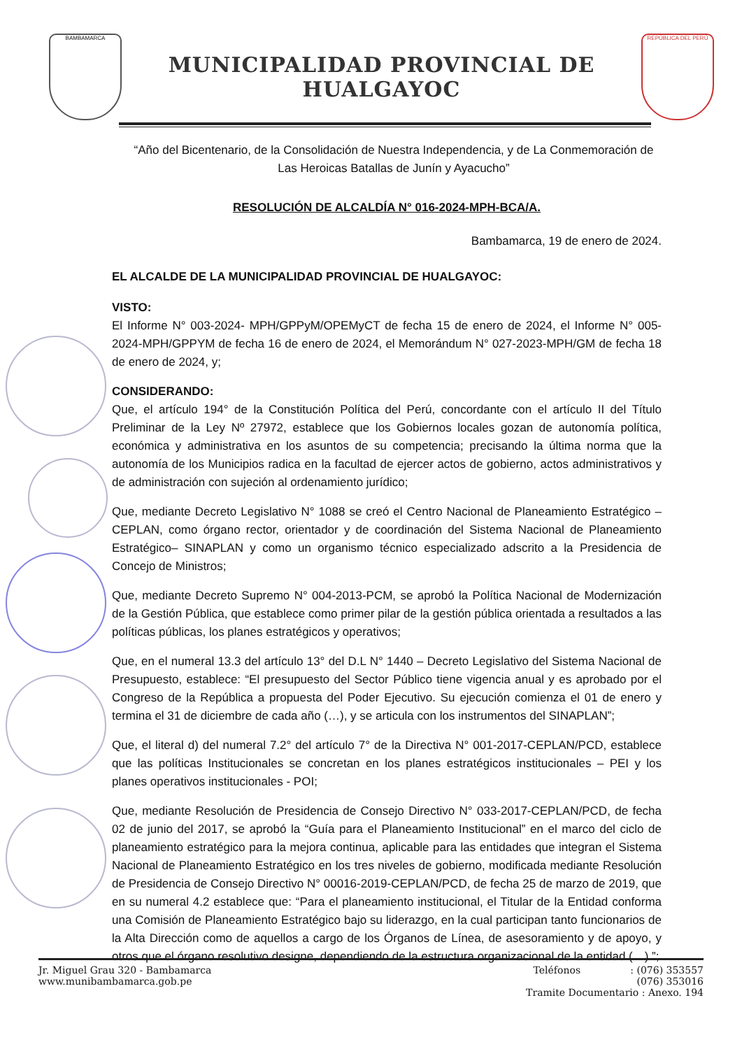BAMBAMARCA
MUNICIPALIDAD PROVINCIAL DE HUALGAYOC
REPÚBLICA DEL PERÚ
“Año del Bicentenario, de la Consolidación de Nuestra Independencia, y de La Conmemoración de Las Heroicas Batallas de Junín y Ayacucho”
RESOLUCIÓN DE ALCALDÍA N° 016-2024-MPH-BCA/A.
Bambamarca, 19 de enero de 2024.
EL ALCALDE DE LA MUNICIPALIDAD PROVINCIAL DE HUALGAYOC:
VISTO:
El Informe N° 003-2024- MPH/GPPyM/OPEMyCT de fecha 15 de enero de 2024, el Informe N° 005-2024-MPH/GPPYM de fecha 16 de enero de 2024, el Memorándum N° 027-2023-MPH/GM de fecha 18 de enero de 2024, y;
CONSIDERANDO:
Que, el artículo 194° de la Constitución Política del Perú, concordante con el artículo II del Título Preliminar de la Ley Nº 27972, establece que los Gobiernos locales gozan de autonomía política, económica y administrativa en los asuntos de su competencia; precisando la última norma que la autonomía de los Municipios radica en la facultad de ejercer actos de gobierno, actos administrativos y de administración con sujeción al ordenamiento jurídico;
Que, mediante Decreto Legislativo N° 1088 se creó el Centro Nacional de Planeamiento Estratégico – CEPLAN, como órgano rector, orientador y de coordinación del Sistema Nacional de Planeamiento Estratégico– SINAPLAN y como un organismo técnico especializado adscrito a la Presidencia de Concejo de Ministros;
Que, mediante Decreto Supremo N° 004-2013-PCM, se aprobó la Política Nacional de Modernización de la Gestión Pública, que establece como primer pilar de la gestión pública orientada a resultados a las políticas públicas, los planes estratégicos y operativos;
Que, en el numeral 13.3 del artículo 13° del D.L N° 1440 – Decreto Legislativo del Sistema Nacional de Presupuesto, establece: “El presupuesto del Sector Público tiene vigencia anual y es aprobado por el Congreso de la República a propuesta del Poder Ejecutivo. Su ejecución comienza el 01 de enero y termina el 31 de diciembre de cada año (…), y se articula con los instrumentos del SINAPLAN”;
Que, el literal d) del numeral 7.2° del artículo 7° de la Directiva N° 001-2017-CEPLAN/PCD, establece que las políticas Institucionales se concretan en los planes estratégicos institucionales – PEI y los planes operativos institucionales - POI;
Que, mediante Resolución de Presidencia de Consejo Directivo N° 033-2017-CEPLAN/PCD, de fecha 02 de junio del 2017, se aprobó la “Guía para el Planeamiento Institucional” en el marco del ciclo de planeamiento estratégico para la mejora continua, aplicable para las entidades que integran el Sistema Nacional de Planeamiento Estratégico en los tres niveles de gobierno, modificada mediante Resolución de Presidencia de Consejo Directivo N° 00016-2019-CEPLAN/PCD, de fecha 25 de marzo de 2019, que en su numeral 4.2 establece que: “Para el planeamiento institucional, el Titular de la Entidad conforma una Comisión de Planeamiento Estratégico bajo su liderazgo, en la cual participan tanto funcionarios de la Alta Dirección como de aquellos a cargo de los Órganos de Línea, de asesoramiento y de apoyo, y otros que el órgano resolutivo designe, dependiendo de la estructura organizacional de la entidad (…) ”;
Jr. Miguel Grau 320 - Bambamarca
www.munibambamarca.gob.pe
Teléfonos : (076) 353557
(076) 353016
Tramite Documentario : Anexo. 194